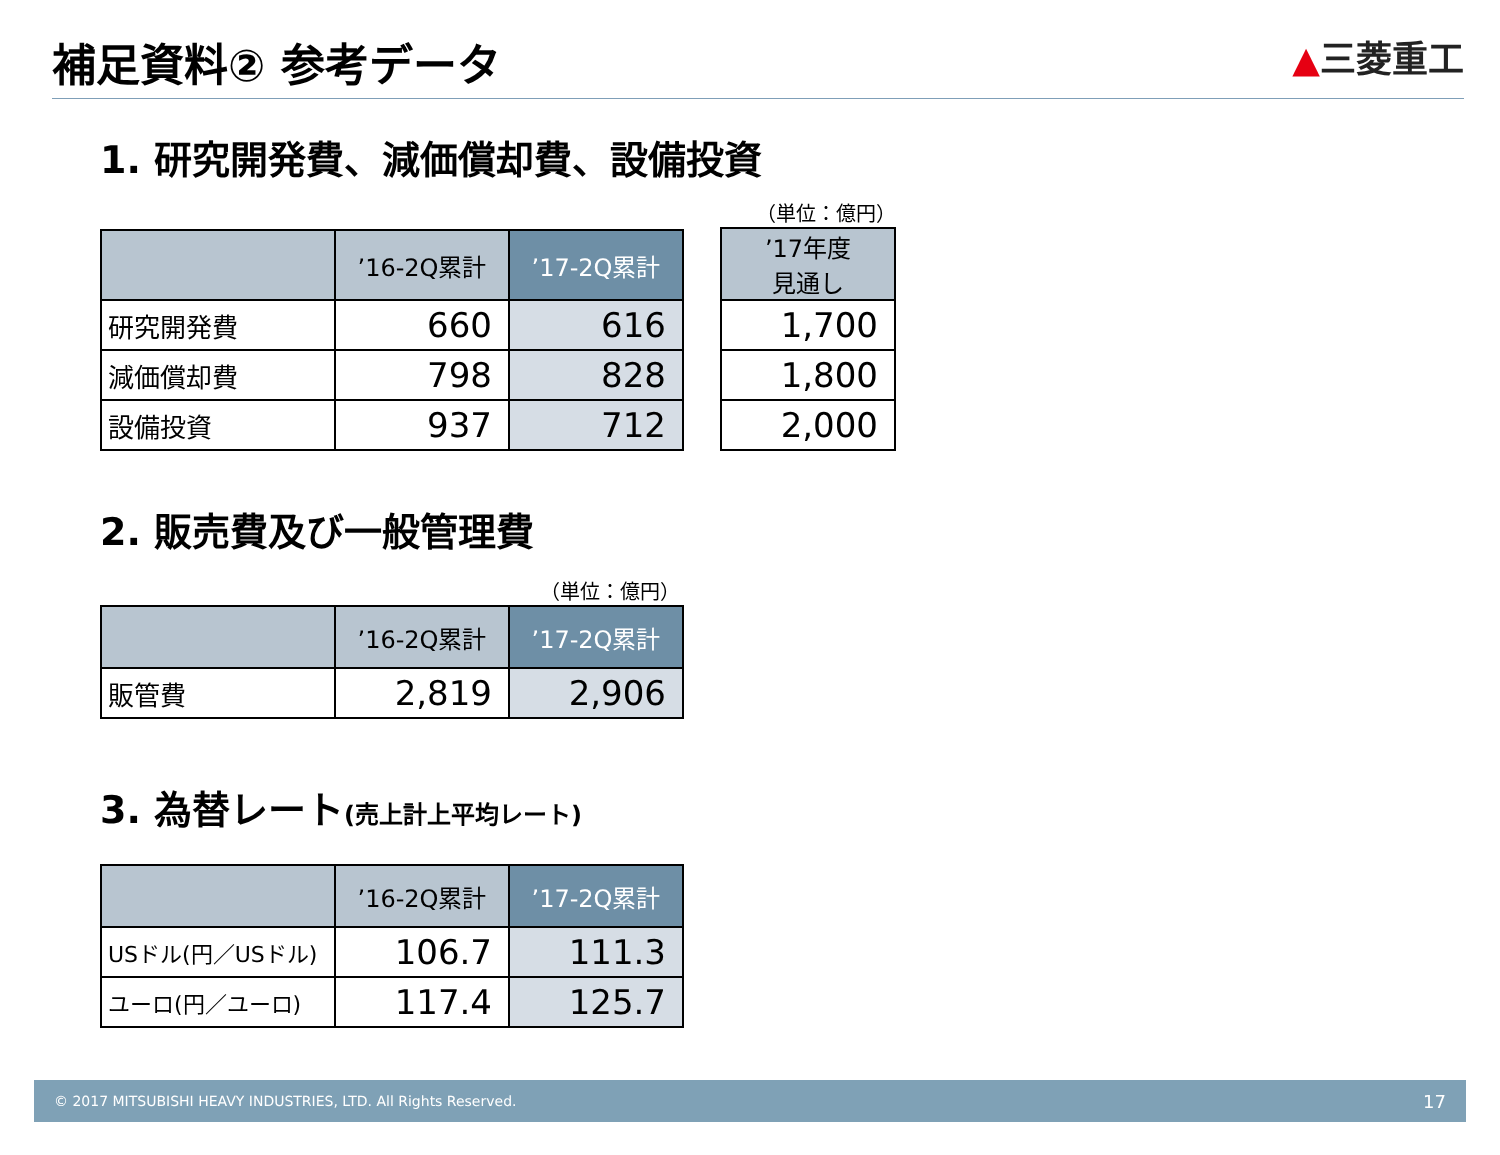補足資料② 参考データ
▲三菱重工
1. 研究開発費、減価償却費、設備投資
| | ’16-2Q累計 | ’17-2Q累計 |
| --- | --- | --- |
| 研究開発費 | 660 | 616 |
| 減価償却費 | 798 | 828 |
| 設備投資 | 937 | 712 |
（単位：億円）
| ’17年度 見通し |
| --- |
| 1,700 |
| 1,800 |
| 2,000 |
2. 販売費及び一般管理費
（単位：億円）
| | ’16-2Q累計 | ’17-2Q累計 |
| --- | --- | --- |
| 販管費 | 2,819 | 2,906 |
3. 為替レート(売上計上平均レート)
| | ’16-2Q累計 | ’17-2Q累計 |
| --- | --- | --- |
| USドル(円／USドル) | 106.7 | 111.3 |
| ユーロ(円／ユーロ) | 117.4 | 125.7 |
© 2017 MITSUBISHI HEAVY INDUSTRIES, LTD. All Rights Reserved. 17